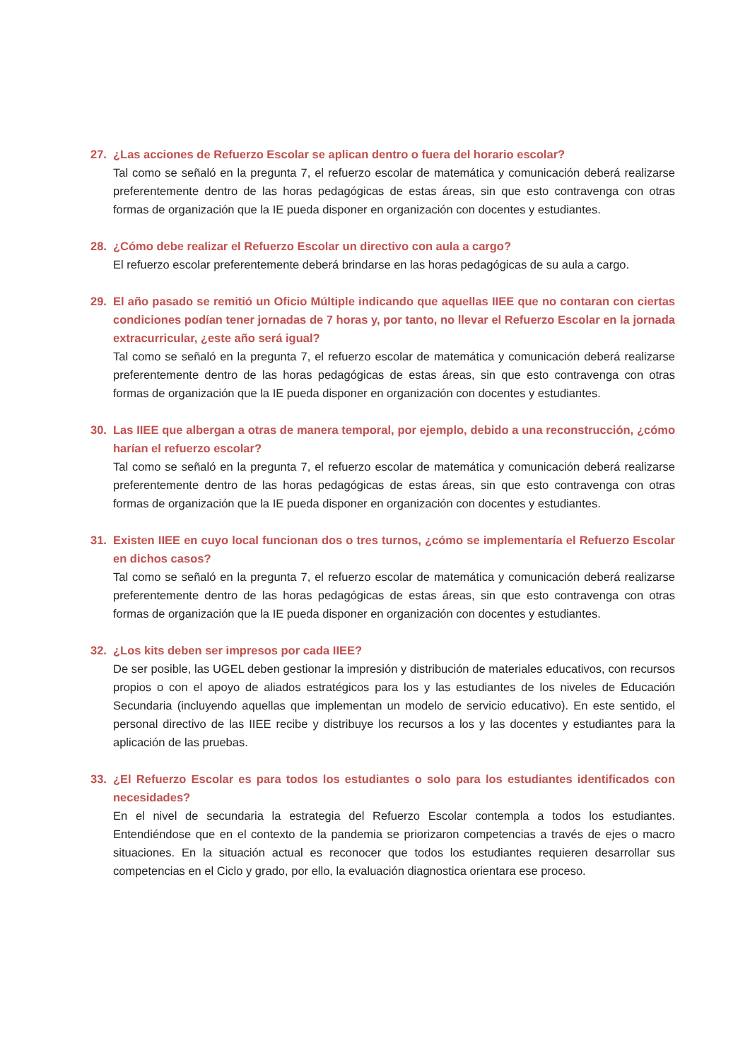27. ¿Las acciones de Refuerzo Escolar se aplican dentro o fuera del horario escolar?
Tal como se señaló en la pregunta 7, el refuerzo escolar de matemática y comunicación deberá realizarse preferentemente dentro de las horas pedagógicas de estas áreas, sin que esto contravenga con otras formas de organización que la IE pueda disponer en organización con docentes y estudiantes.
28. ¿Cómo debe realizar el Refuerzo Escolar un directivo con aula a cargo?
El refuerzo escolar preferentemente deberá brindarse en las horas pedagógicas de su aula a cargo.
29. El año pasado se remitió un Oficio Múltiple indicando que aquellas IIEE que no contaran con ciertas condiciones podían tener jornadas de 7 horas y, por tanto, no llevar el Refuerzo Escolar en la jornada extracurricular, ¿este año será igual?
Tal como se señaló en la pregunta 7, el refuerzo escolar de matemática y comunicación deberá realizarse preferentemente dentro de las horas pedagógicas de estas áreas, sin que esto contravenga con otras formas de organización que la IE pueda disponer en organización con docentes y estudiantes.
30. Las IIEE que albergan a otras de manera temporal, por ejemplo, debido a una reconstrucción, ¿cómo harían el refuerzo escolar?
Tal como se señaló en la pregunta 7, el refuerzo escolar de matemática y comunicación deberá realizarse preferentemente dentro de las horas pedagógicas de estas áreas, sin que esto contravenga con otras formas de organización que la IE pueda disponer en organización con docentes y estudiantes.
31. Existen IIEE en cuyo local funcionan dos o tres turnos, ¿cómo se implementaría el Refuerzo Escolar en dichos casos?
Tal como se señaló en la pregunta 7, el refuerzo escolar de matemática y comunicación deberá realizarse preferentemente dentro de las horas pedagógicas de estas áreas, sin que esto contravenga con otras formas de organización que la IE pueda disponer en organización con docentes y estudiantes.
32. ¿Los kits deben ser impresos por cada IIEE?
De ser posible, las UGEL deben gestionar la impresión y distribución de materiales educativos, con recursos propios o con el apoyo de aliados estratégicos para los y las estudiantes de los niveles de Educación Secundaria (incluyendo aquellas que implementan un modelo de servicio educativo). En este sentido, el personal directivo de las IIEE recibe y distribuye los recursos a los y las docentes y estudiantes para la aplicación de las pruebas.
33. ¿El Refuerzo Escolar es para todos los estudiantes o solo para los estudiantes identificados con necesidades?
En el nivel de secundaria la estrategia del Refuerzo Escolar contempla a todos los estudiantes. Entendiéndose que en el contexto de la pandemia se priorizaron competencias a través de ejes o macro situaciones. En la situación actual es reconocer que todos los estudiantes requieren desarrollar sus competencias en el Ciclo y grado, por ello, la evaluación diagnostica orientara ese proceso.